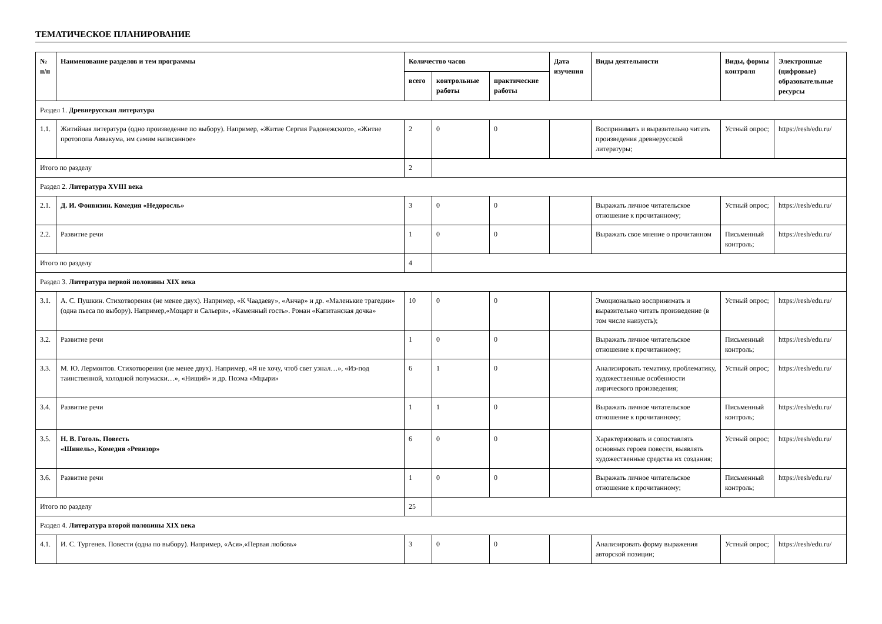ТЕМАТИЧЕСКОЕ ПЛАНИРОВАНИЕ
| № п/п | Наименование разделов и тем программы | Количество часов | | | Дата изучения | Виды деятельности | Виды, формы контроля | Электронные (цифровые) образовательные ресурсы |
| --- | --- | --- | --- | --- | --- | --- | --- | --- |
| | | всего | контрольные работы | практические работы | | | | |
| Раздел 1. Древнерусская литература | | | | | | | | |
| 1.1. | Житийная литература (одно произведение по выбору). Например, «Житие Сергия Радонежского», «Житие протопопа Аввакума, им самим написанное» | 2 | 0 | 0 | | Воспринимать и выразительно читать произведения древнерусской литературы; | Устный опрос; | https://resh/edu.ru/ |
| Итого по разделу | | 2 | | | | | | |
| Раздел 2. Литература XVIII века | | | | | | | | |
| 2.1. | Д. И. Фонвизин. Комедия «Недоросль» | 3 | 0 | 0 | | Выражать личное читательское отношение к прочитанному; | Устный опрос; | https://resh/edu.ru/ |
| 2.2. | Развитие речи | 1 | 0 | 0 | | Выражать свое мнение о прочитанном | Письменный контроль; | https://resh/edu.ru/ |
| Итого по разделу | | 4 | | | | | | |
| Раздел 3. Литература первой половины XIX века | | | | | | | | |
| 3.1. | А. С. Пушкин. Стихотворения (не менее двух). Например, «К Чаадаеву», «Анчар» и др. «Маленькие трагедии» (одна пьеса по выбору). Например,«Моцарт и Сальери», «Каменный гость». Роман «Капитанская дочка» | 10 | 0 | 0 | | Эмоционально воспринимать и выразительно читать произведение (в том числе наизусть); | Устный опрос; | https://resh/edu.ru/ |
| 3.2. | Развитие речи | 1 | 0 | 0 | | Выражать личное читательское отношение к прочитанному; | Письменный контроль; | https://resh/edu.ru/ |
| 3.3. | М. Ю. Лермонтов. Стихотворения (не менее двух). Например, «Я не хочу, чтоб свет узнал…», «Из-под таинственной, холодной полумаски…», «Нищий» и др. Поэма «Мцыри» | 6 | 1 | 0 | | Анализировать тематику, проблематику, художественные особенности лирического произведения; | Устный опрос; | https://resh/edu.ru/ |
| 3.4. | Развитие речи | 1 | 1 | 0 | | Выражать личное читательское отношение к прочитанному; | Письменный контроль; | https://resh/edu.ru/ |
| 3.5. | Н. В. Гоголь. Повесть «Шинель», Комедия «Ревизор» | 6 | 0 | 0 | | Характеризовать и сопоставлять основных героев повести, выявлять художественные средства их создания; | Устный опрос; | https://resh/edu.ru/ |
| 3.6. | Развитие речи | 1 | 0 | 0 | | Выражать личное читательское отношение к прочитанному; | Письменный контроль; | https://resh/edu.ru/ |
| Итого по разделу | | 25 | | | | | | |
| Раздел 4. Литература второй половины XIX века | | | | | | | | |
| 4.1. | И. С. Тургенев. Повести (одна по выбору). Например, «Ася»,«Первая любовь» | 3 | 0 | 0 | | Анализировать форму выражения авторской позиции; | Устный опрос; | https://resh/edu.ru/ |